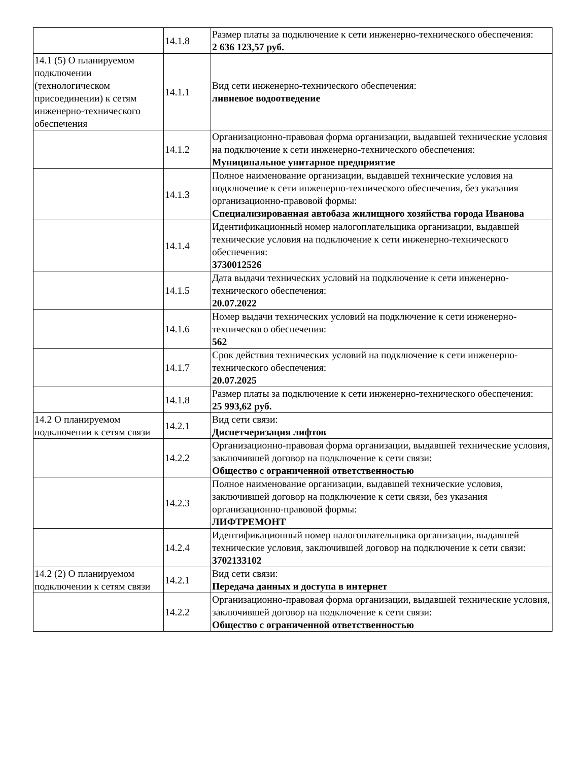| | 14.1.8 | Размер платы за подключение к сети инженерно-технического обеспечения: 2 636 123,57 руб. |
| 14.1 (5) О планируемом подключении (технологическом присоединении) к сетям инженерно-технического обеспечения | 14.1.1 | Вид сети инженерно-технического обеспечения: ливневое водоотведение |
| | 14.1.2 | Организационно-правовая форма организации, выдавшей технические условия на подключение к сети инженерно-технического обеспечения: Муниципальное унитарное предприятие |
| | 14.1.3 | Полное наименование организации, выдавшей технические условия на подключение к сети инженерно-технического обеспечения, без указания организационно-правовой формы: Специализированная автобаза жилищного хозяйства города Иванова |
| | 14.1.4 | Идентификационный номер налогоплательщика организации, выдавшей технические условия на подключение к сети инженерно-технического обеспечения: 3730012526 |
| | 14.1.5 | Дата выдачи технических условий на подключение к сети инженерно-технического обеспечения: 20.07.2022 |
| | 14.1.6 | Номер выдачи технических условий на подключение к сети инженерно-технического обеспечения: 562 |
| | 14.1.7 | Срок действия технических условий на подключение к сети инженерно-технического обеспечения: 20.07.2025 |
| | 14.1.8 | Размер платы за подключение к сети инженерно-технического обеспечения: 25 993,62 руб. |
| 14.2 О планируемом подключении к сетям связи | 14.2.1 | Вид сети связи: Диспетчеризация лифтов |
| | 14.2.2 | Организационно-правовая форма организации, выдавшей технические условия, заключившей договор на подключение к сети связи: Общество с ограниченной ответственностью |
| | 14.2.3 | Полное наименование организации, выдавшей технические условия, заключившей договор на подключение к сети связи, без указания организационно-правовой формы: ЛИФТРЕМОНТ |
| | 14.2.4 | Идентификационный номер налогоплательщика организации, выдавшей технические условия, заключившей договор на подключение к сети связи: 3702133102 |
| 14.2 (2) О планируемом подключении к сетям связи | 14.2.1 | Вид сети связи: Передача данных и доступа в интернет |
| | 14.2.2 | Организационно-правовая форма организации, выдавшей технические условия, заключившей договор на подключение к сети связи: Общество с ограниченной ответственностью |